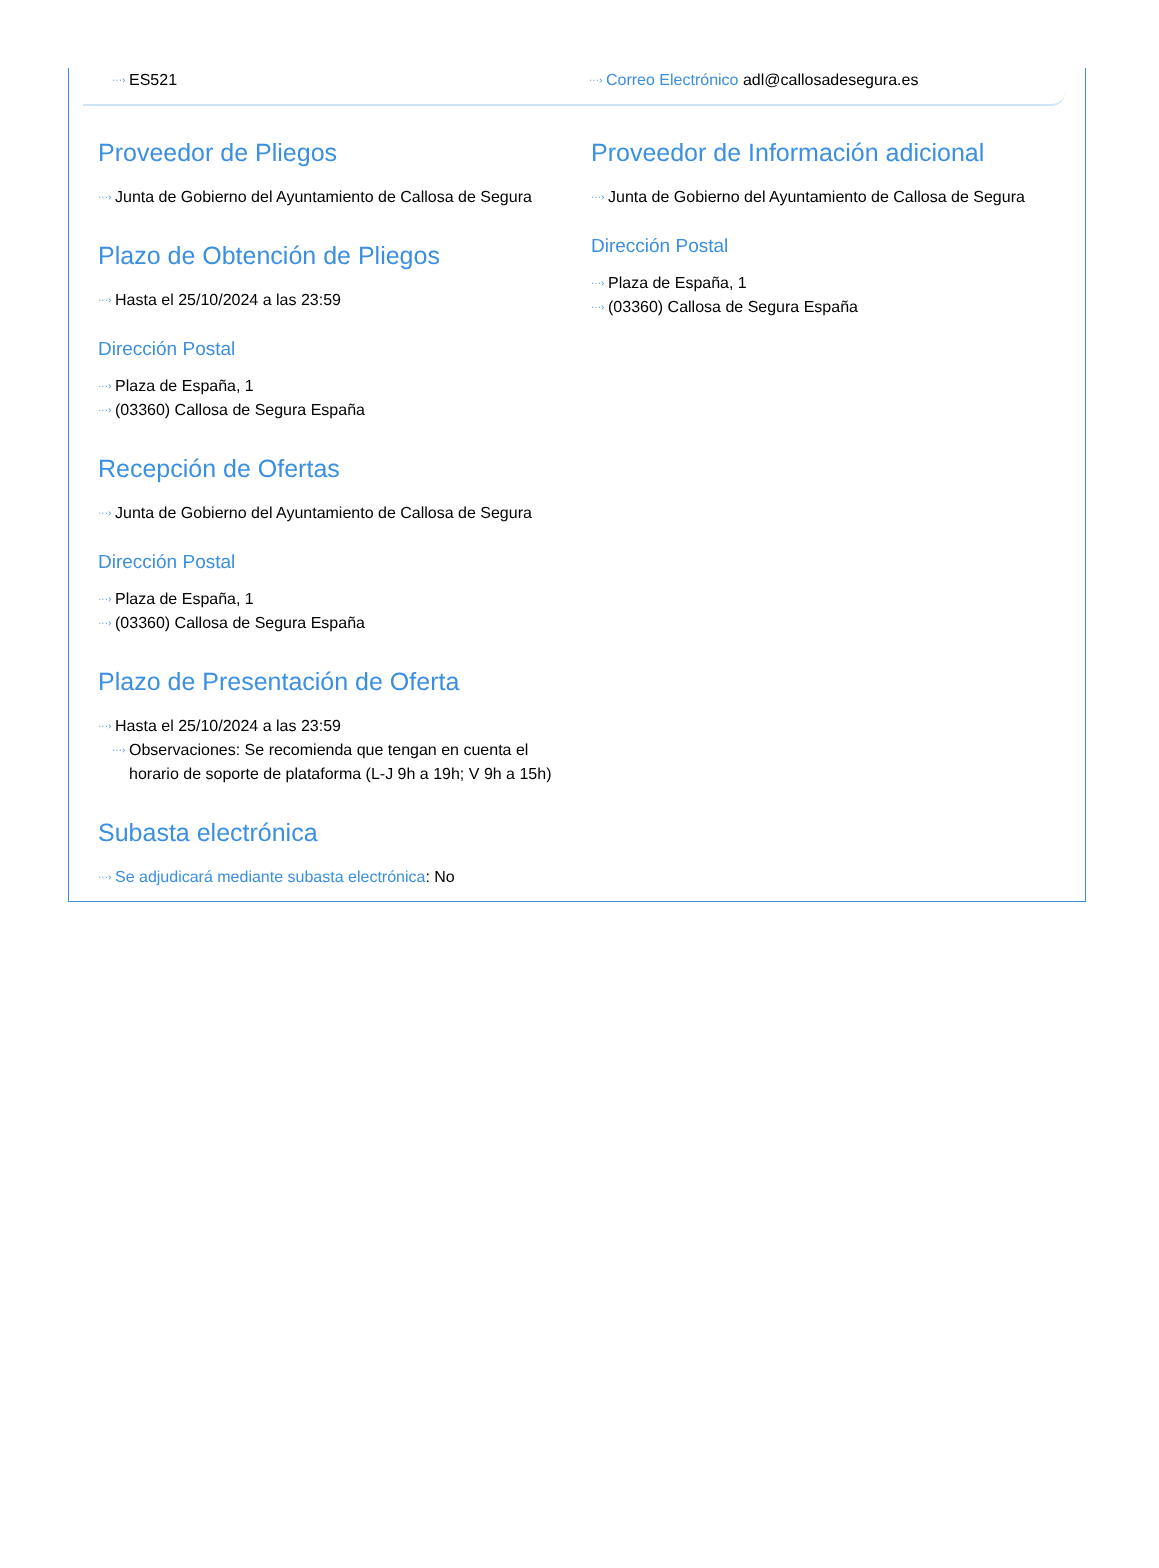···› ES521
···› Correo Electrónico adl@callosadesegura.es
Proveedor de Pliegos
···› Junta de Gobierno del Ayuntamiento de Callosa de Segura
Plazo de Obtención de Pliegos
···› Hasta el 25/10/2024 a las 23:59
Dirección Postal
···› Plaza de España, 1
···› (03360) Callosa de Segura España
Recepción de Ofertas
···› Junta de Gobierno del Ayuntamiento de Callosa de Segura
Dirección Postal
···› Plaza de España, 1
···› (03360) Callosa de Segura España
Plazo de Presentación de Oferta
···› Hasta el 25/10/2024 a las 23:59
···› Observaciones: Se recomienda que tengan en cuenta el horario de soporte de plataforma (L-J 9h a 19h; V 9h a 15h)
Subasta electrónica
···› Se adjudicará mediante subasta electrónica: No
Proveedor de Información adicional
···› Junta de Gobierno del Ayuntamiento de Callosa de Segura
Dirección Postal
···› Plaza de España, 1
···› (03360) Callosa de Segura España